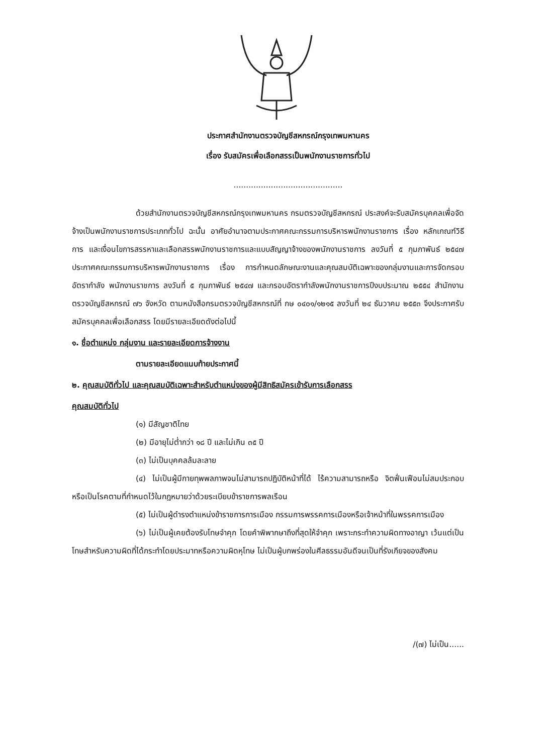ประกาศสำนักงานตรวจบัญชีสหกรณ์กรุงเทพมหานคร
เรื่อง รับสมัครเพื่อเลือกสรรเป็นพนักงานราชการทั่วไป
............................................
ด้วยสำนักงานตรวจบัญชีสหกรณ์กรุงเทพมหานคร กรมตรวจบัญชีสหกรณ์ ประสงค์จะรับสมัครบุคคลเพื่อจัดจ้างเป็นพนักงานราชการประเภททั่วไป ฉะนั้น อาศัยอำนาจตามประกาศคณะกรรมการบริหารพนักงานราชการ เรื่อง หลักเกณฑ์วิธีการ และเงื่อนไขการสรรหาและเลือกสรรพนักงานราชการและแบบสัญญาจ้างของพนักงานราชการ ลงวันที่ ๕ กุมภาพันธ์ ๒๕๔๗ ประกาศคณะกรรมการบริหารพนักงานราชการ เรื่อง การกำหนดลักษณะงานและคุณสมบัติเฉพาะของกลุ่มงานและการจัดกรอบอัตรากำลัง พนักงานราชการ ลงวันที่ ๕ กุมภาพันธ์ ๒๕๔๗ และกรอบอัตรากำลังพนักงานราชการปีงบประมาณ ๒๕๕๔ สำนักงานตรวจบัญชีสหกรณ์ ๗๖ จังหวัด ตามหนังสือกรมตรวจบัญชีสหกรณ์ที่ กษ ๐๔๐๑/๑๒๑๕ ลงวันที่ ๒๔ ธันวาคม ๒๕๕๓ จึงประกาศรับสมัครบุคคลเพื่อเลือกสรร โดยมีรายละเอียดดังต่อไปนี้
๑. ชื่อตำแหน่ง กลุ่มงาน และรายละเอียดการจ้างงาน
ตามรายละเอียดแนบท้ายประกาศนี้
๒. คุณสมบัติทั่วไป และคุณสมบัติเฉพาะสำหรับตำแหน่งของผู้มีสิทธิสมัครเข้ารับการเลือกสรร
คุณสมบัติทั่วไป
(๑) มีสัญชาติไทย
(๒) มีอายุไม่ต่ำกว่า ๑๘ ปี และไม่เกิน ๓๕ ปี
(๓) ไม่เป็นบุคคลล้มละลาย
(๔) ไม่เป็นผู้มีกายทุพพลภาพจนไม่สามารถปฏิบัติหน้าที่ได้ ไร้ความสามารถหรือ จิตฟั่นเฟือนไม่สมประกอบ หรือเป็นโรคตามที่กำหนดไว้ในกฎหมายว่าด้วยระเบียบข้าราชการพลเรือน
(๕) ไม่เป็นผู้ดำรงตำแหน่งข้าราชการการเมือง กรรมการพรรคการเมืองหรือเจ้าหน้าที่ในพรรคการเมือง
(๖) ไม่เป็นผู้เคยต้องรับโทษจำคุก โดยคำพิพากษาถึงที่สุดให้จำคุก เพราะกระทำความผิดทางอาญา เว้นแต่เป็นโทษสำหรับความผิดที่ได้กระทำโดยประมาทหรือความผิดหุโทษ ไม่เป็นผู้บกพร่องในศีลธรรมอันดีจนเป็นที่รังเกียจของสังคม
/(๗) ไม่เป็น......